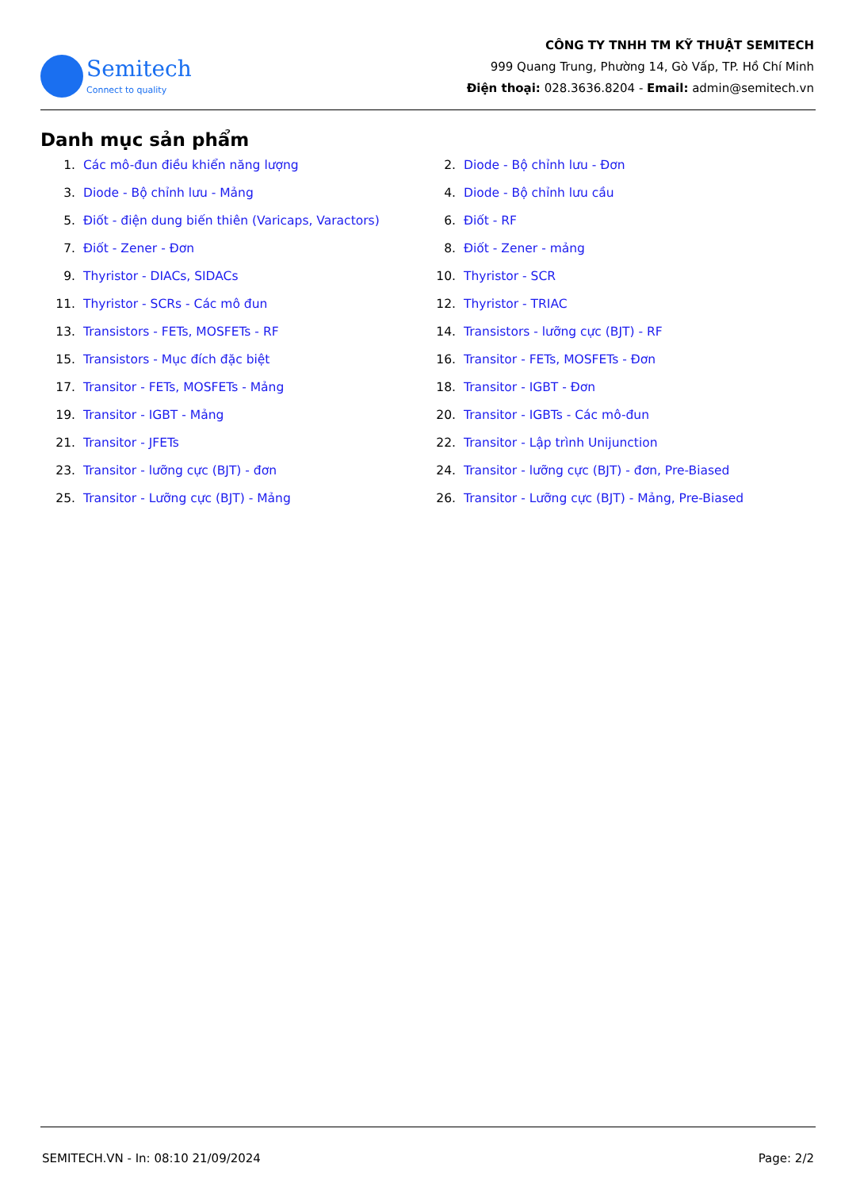Semitech
Connect to quality
CÔNG TY TNHH TM KỸ THUẬT SEMITECH
999 Quang Trung, Phường 14, Gò Vấp, TP. Hồ Chí Minh
Điện thoại: 028.3636.8204 - Email: admin@semitech.vn
Danh mục sản phẩm
1. Các mô-đun điều khiển năng lượng
2. Diode - Bộ chỉnh lưu - Đơn
3. Diode - Bộ chỉnh lưu - Mảng
4. Diode - Bộ chỉnh lưu cầu
5. Điốt - điện dung biến thiên (Varicaps, Varactors)
6. Điốt - RF
7. Điốt - Zener - Đơn
8. Điốt - Zener - mảng
9. Thyristor - DIACs, SIDACs
10. Thyristor - SCR
11. Thyristor - SCRs - Các mô đun
12. Thyristor - TRIAC
13. Transistors - FETs, MOSFETs - RF
14. Transistors - lưỡng cực (BJT) - RF
15. Transistors - Mục đích đặc biệt
16. Transitor - FETs, MOSFETs - Đơn
17. Transitor - FETs, MOSFETs - Mảng
18. Transitor - IGBT - Đơn
19. Transitor - IGBT - Mảng
20. Transitor - IGBTs - Các mô-đun
21. Transitor - JFETs
22. Transitor - Lập trình Unijunction
23. Transitor - lưỡng cực (BJT) - đơn
24. Transitor - lưỡng cực (BJT) - đơn, Pre-Biased
25. Transitor - Lưỡng cực (BJT) - Mảng
26. Transitor - Lưỡng cực (BJT) - Mảng, Pre-Biased
SEMITECH.VN - In: 08:10 21/09/2024 Page: 2/2